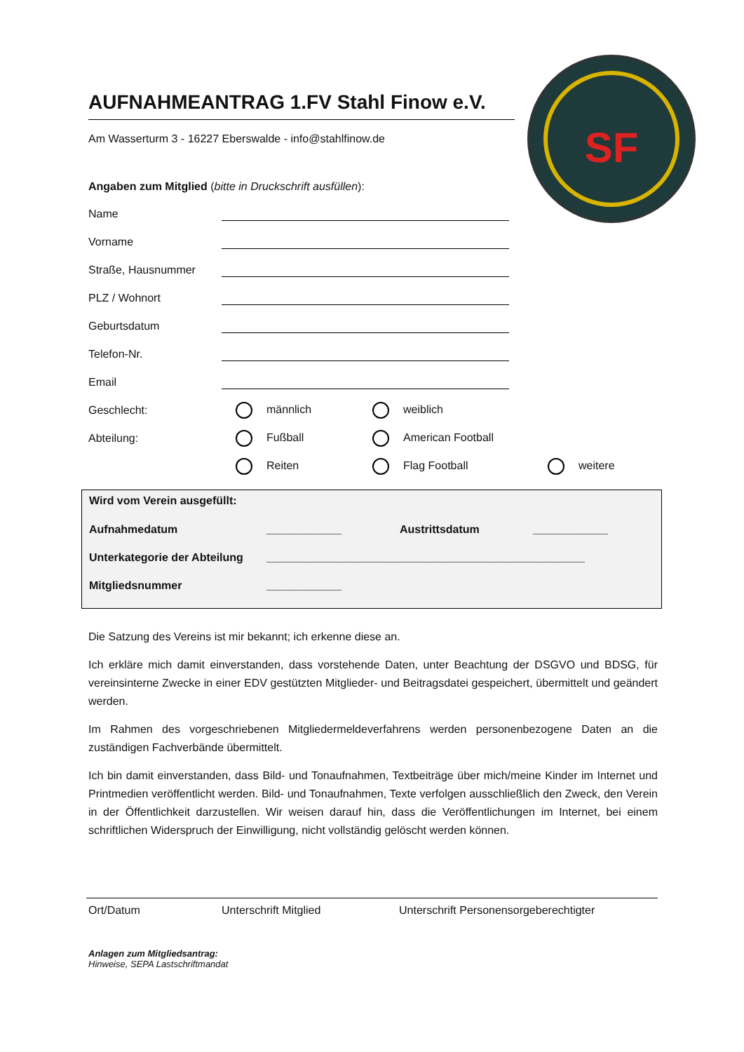SF
AUFNAHMEANTRAG 1.FV Stahl Finow e.V.
Am Wasserturm 3 - 16227 Eberswalde - info@stahlfinow.de
Angaben zum Mitglied (bitte in Druckschrift ausfüllen):
Name
Vorname
Straße, Hausnummer
PLZ / Wohnort
Geburtsdatum
Telefon-Nr.
Email
Geschlecht: männlich weiblich
Abteilung: Fußball American Football
Reiten Flag Football weitere
Wird vom Verein ausgefüllt:
Aufnahmedatum ____________ Austrittsdatum ____________
Unterkategorie der Abteilung ___________________________________________________
Mitgliedsnummer ____________
Die Satzung des Vereins ist mir bekannt; ich erkenne diese an.
Ich erkläre mich damit einverstanden, dass vorstehende Daten, unter Beachtung der DSGVO und BDSG, für vereinsinterne Zwecke in einer EDV gestützten Mitglieder- und Beitragsdatei gespeichert, übermittelt und geändert werden.
Im Rahmen des vorgeschriebenen Mitgliedermeldeverfahrens werden personenbezogene Daten an die zuständigen Fachverbände übermittelt.
Ich bin damit einverstanden, dass Bild- und Tonaufnahmen, Textbeiträge über mich/meine Kinder im Internet und Printmedien veröffentlicht werden. Bild- und Tonaufnahmen, Texte verfolgen ausschließlich den Zweck, den Verein in der Öffentlichkeit darzustellen. Wir weisen darauf hin, dass die Veröffentlichungen im Internet, bei einem schriftlichen Widerspruch der Einwilligung, nicht vollständig gelöscht werden können.
Ort/Datum Unterschrift Mitglied Unterschrift Personensorgeberechtigter
Anlagen zum Mitgliedsantrag:
Hinweise, SEPA Lastschriftmandat